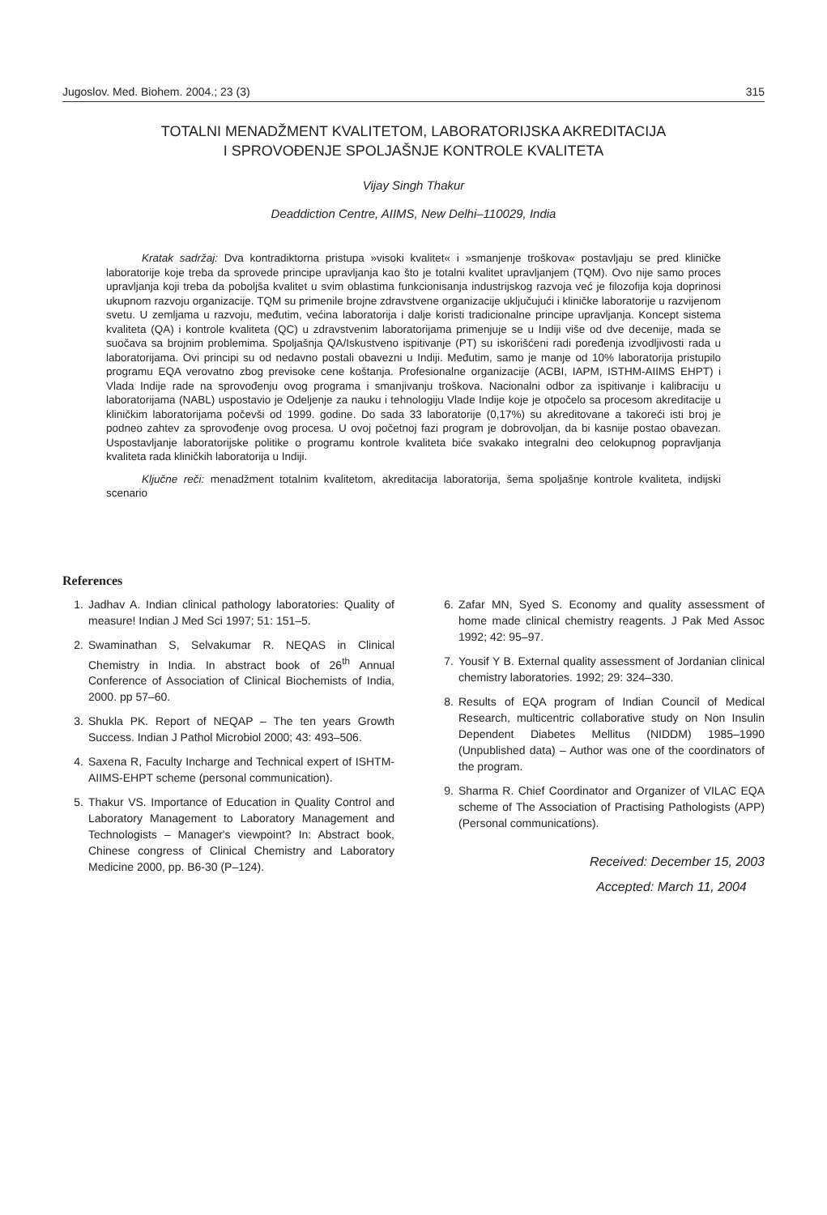Jugoslov. Med. Biohem. 2004.; 23 (3) 315
TOTALNI MENADŽMENT KVALITETOM, LABORATORIJSKA AKREDITACIJA
I SPROVOĐENJE SPOLJAŠNJE KONTROLE KVALITETA
Vijay Singh Thakur
Deaddiction Centre, AIIMS, New Delhi–110029, India
Kratak sadržaj: Dva kontradiktorna pristupa »visoki kvalitet« i »smanjenje troškova« postavljaju se pred kliničke laboratorije koje treba da sprovede principe upravljanja kao što je totalni kvalitet upravljanjem (TQM). Ovo nije samo proces upravljanja koji treba da poboljša kvalitet u svim oblastima funkcionisanja industrijskog razvoja već je filozofija koja doprinosi ukupnom razvoju organizacije. TQM su primenile brojne zdravstvene organizacije uključujući i kliničke laboratorije u razvijenom svetu. U zemljama u razvoju, međutim, većina laboratorija i dalje koristi tradicionalne principe upravljanja. Koncept sistema kvaliteta (QA) i kontrole kvaliteta (QC) u zdravstvenim laboratorijama primenjuje se u Indiji više od dve decenije, mada se suočava sa brojnim problemima. Spoljašnja QA/Iskustveno ispitivanje (PT) su iskorišćeni radi poređenja izvodljivosti rada u laboratorijama. Ovi principi su od nedavno postali obavezni u Indiji. Međutim, samo je manje od 10% laboratorija pristupilo programu EQA verovatno zbog previsoke cene koštanja. Profesionalne organizacije (ACBI, IAPM, ISTHM-AIIMS EHPT) i Vlada Indije rade na sprovođenju ovog programa i smanjivanju troškova. Nacionalni odbor za ispitivanje i kalibraciju u laboratorijama (NABL) uspostavio je Odeljenje za nauku i tehnologiju Vlade Indije koje je otpočelo sa procesom akreditacije u kliničkim laboratorijama počevši od 1999. godine. Do sada 33 laboratorije (0,17%) su akreditovane a takoreći isti broj je podneo zahtev za sprovođenje ovog procesa. U ovoj početnoj fazi program je dobrovoljan, da bi kasnije postao obavezan. Uspostavljanje laboratorijske politike o programu kontrole kvaliteta biće svakako integralni deo celokupnog popravljanja kvaliteta rada kliničkih laboratorija u Indiji.
Ključne reči: menadžment totalnim kvalitetom, akreditacija laboratorija, šema spoljašnje kontrole kvaliteta, indijski scenario
References
1. Jadhav A. Indian clinical pathology laboratories: Quality of measure! Indian J Med Sci 1997; 51: 151–5.
2. Swaminathan S, Selvakumar R. NEQAS in Clinical Chemistry in India. In abstract book of 26<sup>th</sup> Annual Conference of Association of Clinical Biochemists of India, 2000. pp 57–60.
3. Shukla PK. Report of NEQAP – The ten years Growth Success. Indian J Pathol Microbiol 2000; 43: 493–506.
4. Saxena R, Faculty Incharge and Technical expert of ISHTM-AIIMS-EHPT scheme (personal communication).
5. Thakur VS. Importance of Education in Quality Control and Laboratory Management to Laboratory Management and Technologists – Manager's viewpoint? In: Abstract book, Chinese congress of Clinical Chemistry and Laboratory Medicine 2000, pp. B6-30 (P–124).
6. Zafar MN, Syed S. Economy and quality assessment of home made clinical chemistry reagents. J Pak Med Assoc 1992; 42: 95–97.
7. Yousif Y B. External quality assessment of Jordanian clinical chemistry laboratories. 1992; 29: 324–330.
8. Results of EQA program of Indian Council of Medical Research, multicentric collaborative study on Non Insulin Dependent Diabetes Mellitus (NIDDM) 1985–1990 (Unpublished data) – Author was one of the coordinators of the program.
9. Sharma R. Chief Coordinator and Organizer of VILAC EQA scheme of The Association of Practising Pathologists (APP) (Personal communications).
Received: December 15, 2003
Accepted: March 11, 2004